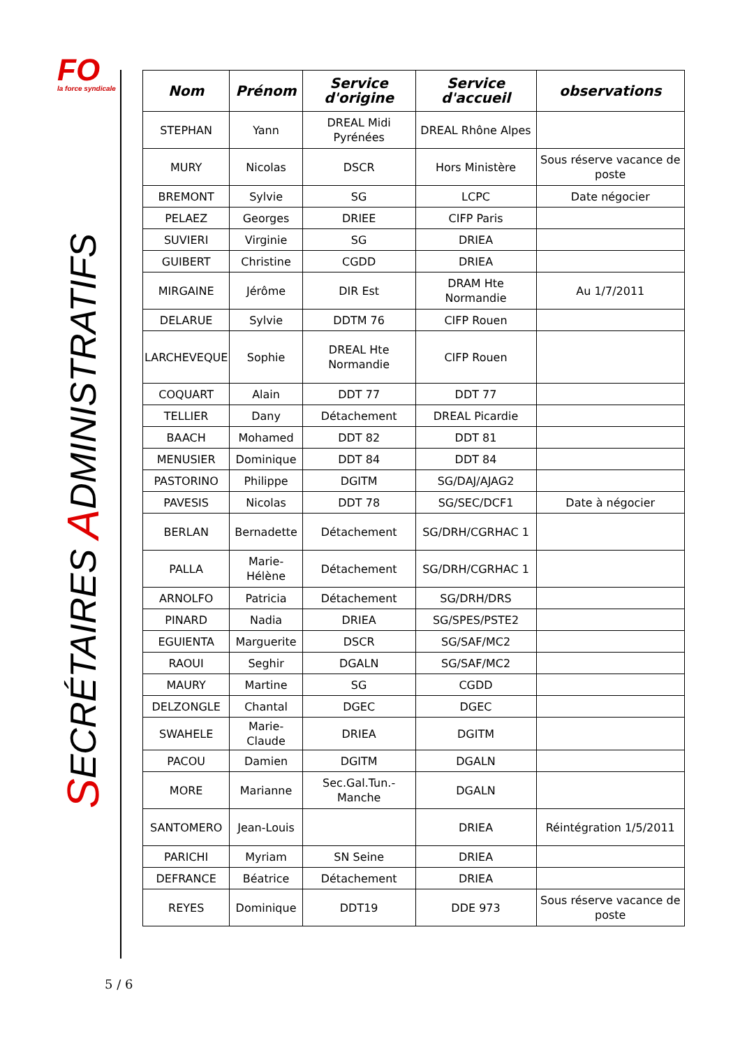FO
la force syndicale
SECRÉTAIRES ADMINISTRATIFS
| Nom | Prénom | Service d'origine | Service d'accueil | observations |
| --- | --- | --- | --- | --- |
| STEPHAN | Yann | DREAL Midi Pyrénées | DREAL Rhône Alpes | |
| MURY | Nicolas | DSCR | Hors Ministère | Sous réserve vacance de poste |
| BREMONT | Sylvie | SG | LCPC | Date négocier |
| PELAEZ | Georges | DRIEE | CIFP Paris | |
| SUVIERI | Virginie | SG | DRIEA | |
| GUIBERT | Christine | CGDD | DRIEA | |
| MIRGAINE | Jérôme | DIR Est | DRAM Hte Normandie | Au 1/7/2011 |
| DELARUE | Sylvie | DDTM 76 | CIFP Rouen | |
| LARCHEVEQUE | Sophie | DREAL Hte Normandie | CIFP Rouen | |
| COQUART | Alain | DDT 77 | DDT 77 | |
| TELLIER | Dany | Détachement | DREAL Picardie | |
| BAACH | Mohamed | DDT 82 | DDT 81 | |
| MENUSIER | Dominique | DDT 84 | DDT 84 | |
| PASTORINO | Philippe | DGITM | SG/DAJ/AJAG2 | |
| PAVESIS | Nicolas | DDT 78 | SG/SEC/DCF1 | Date à négocier |
| BERLAN | Bernadette | Détachement | SG/DRH/CGRHAC 1 | |
| PALLA | Marie-Hélène | Détachement | SG/DRH/CGRHAC 1 | |
| ARNOLFO | Patricia | Détachement | SG/DRH/DRS | |
| PINARD | Nadia | DRIEA | SG/SPES/PSTE2 | |
| EGUIENTA | Marguerite | DSCR | SG/SAF/MC2 | |
| RAOUI | Seghir | DGALN | SG/SAF/MC2 | |
| MAURY | Martine | SG | CGDD | |
| DELZONGLE | Chantal | DGEC | DGEC | |
| SWAHELE | Marie-Claude | DRIEA | DGITM | |
| PACOU | Damien | DGITM | DGALN | |
| MORE | Marianne | Sec.Gal.Tun.-Manche | DGALN | |
| SANTOMERO | Jean-Louis | | DRIEA | Réintégration 1/5/2011 |
| PARICHI | Myriam | SN Seine | DRIEA | |
| DEFRANCE | Béatrice | Détachement | DRIEA | |
| REYES | Dominique | DDT19 | DDE 973 | Sous réserve vacance de poste |
5 / 6